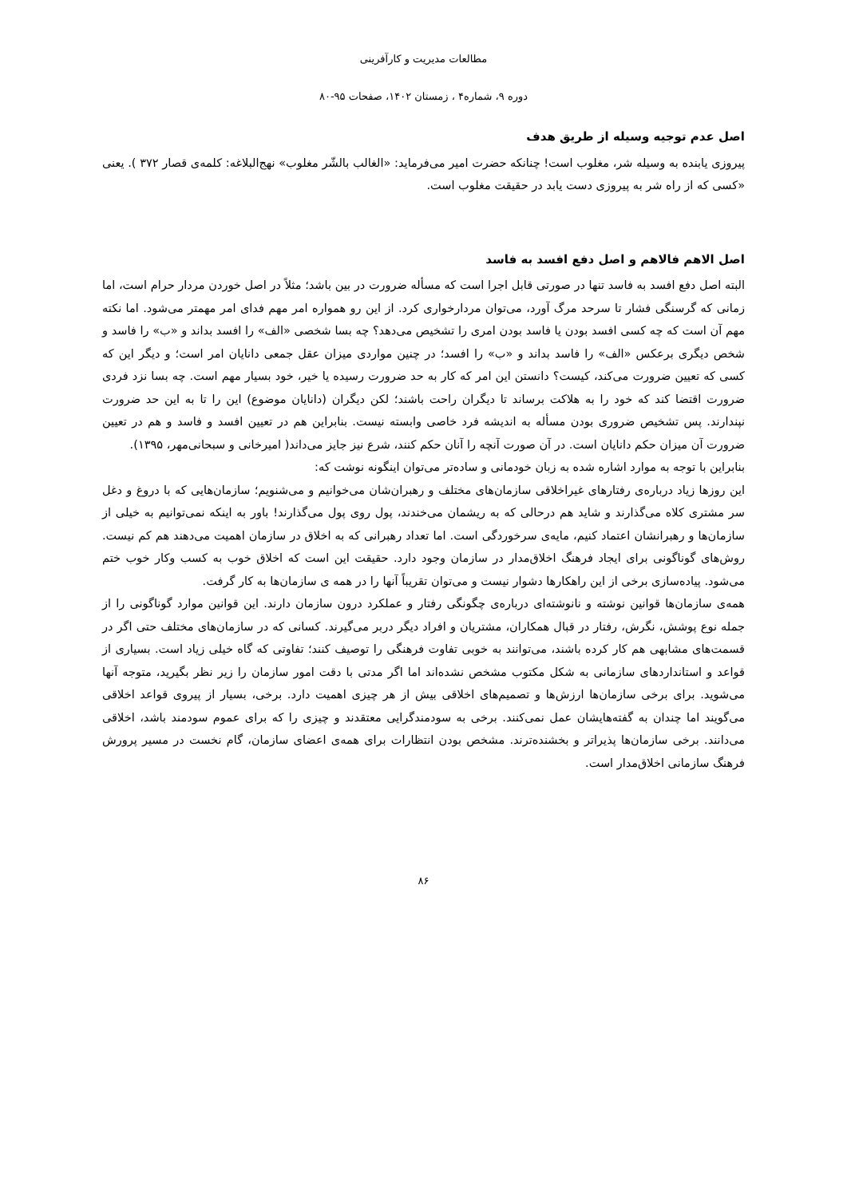مطالعات مدیریت و کارآفرینی
دوره ۹، شماره۴ ، زمستان ۱۴۰۲، صفحات ۹۵-۸۰
اصل عدم توجیه وسیله از طریق هدف
پیروزی یابنده به وسیله شر، مغلوب است! چنانکه حضرت امیر می‌فرماید: «الغالب بالشّر مغلوب» نهج‌البلاغه: کلمه‌ی قصار ۳۷۲ ). یعنی «کسی که از راه شر به پیروزی دست یابد در حقیقت مغلوب است.
اصل الاهم فالاهم و اصل دفع افسد به فاسد
البته اصل دفع افسد به فاسد تنها در صورتی قابل اجرا است که مسأله ضرورت در بین باشد؛ مثلاً در اصل خوردن مردار حرام است، اما زمانی که گرسنگی فشار تا سرحد مرگ آورد، می‌توان مردارخواری کرد. از این رو همواره امر مهم فدای امر مهمتر می‌شود. اما نکته مهم آن است که چه کسی افسد بودن یا فاسد بودن امری را تشخیص می‌دهد؟ چه بسا شخصی «الف» را افسد بداند و «ب» را فاسد و شخص دیگری برعکس «الف» را فاسد بداند و «ب» را افسد؛ در چنین مواردی میزان عقل جمعی دانایان امر است؛ و دیگر این که کسی که تعیین ضرورت می‌کند، کیست؟ دانستن این امر که کار به حد ضرورت رسیده یا خیر، خود بسیار مهم است. چه بسا نزد فردی ضرورت اقتضا کند که خود را به هلاکت برساند تا دیگران راحت باشند؛ لکن دیگران (دانایان موضوع) این را تا به این حد ضرورت نپندارند. پس تشخیص ضروری بودن مسأله به اندیشه فرد خاصی وابسته نیست. بنابراین هم در تعیین افسد و فاسد و هم در تعیین ضرورت آن میزان حکم دانایان است. در آن صورت آنچه را آنان حکم کنند، شرع نیز جایز می‌داند( امیرخانی و سبحانی‌مهر، ۱۳۹۵).
بنابراین با توجه به موارد اشاره شده به زبان خودمانی و ساده‌تر می‌توان اینگونه نوشت که:
این روزها زیاد درباره‌ی رفتارهای غیراخلاقی سازمان‌های مختلف و رهبران‌شان می‌خوانیم و می‌شنویم؛ سازمان‌هایی که با دروغ و دغل سر مشتری کلاه می‌گذارند و شاید هم درحالی که به ریشمان می‌خندند، پول روی پول می‌گذارند! باور به اینکه نمی‌توانیم به خیلی از سازمان‌ها و رهبرانشان اعتماد کنیم، مایه‌ی سرخوردگی است. اما تعداد رهبرانی که به اخلاق در سازمان اهمیت می‌دهند هم کم نیست. روش‌های گوناگونی برای ایجاد فرهنگ اخلاق‌مدار در سازمان وجود دارد. حقیقت این است که اخلاق خوب به کسب وکار خوب ختم می‌شود. پیاده‌سازی برخی از این راهکارها دشوار نیست و می‌توان تقریباً آنها را در همه ی سازمان‌ها به کار گرفت.
همه‌ی سازمان‌ها قوانین نوشته و نانوشته‌ای درباره‌ی چگونگی رفتار و عملکرد درون سازمان دارند. این قوانین موارد گوناگونی را از جمله نوع پوشش، نگرش، رفتار در قبال همکاران، مشتریان و افراد دیگر دربر می‌گیرند. کسانی که در سازمان‌های مختلف حتی اگر در قسمت‌های مشابهی هم کار کرده باشند، می‌توانند به خوبی تفاوت فرهنگی را توصیف کنند؛ تفاوتی که گاه خیلی زیاد است. بسیاری از قواعد و استانداردهای سازمانی به شکل مکتوب مشخص نشده‌اند اما اگر مدتی با دقت امور سازمان را زیر نظر بگیرید، متوجه آنها می‌شوید. برای برخی سازمان‌ها ارزش‌ها و تصمیم‌های اخلاقی بیش از هر چیزی اهمیت دارد. برخی، بسیار از پیروی قواعد اخلاقی می‌گویند اما چندان به گفته‌هایشان عمل نمی‌کنند. برخی به سودمندگرایی معتقدند و چیزی را که برای عموم سودمند باشد، اخلاقی می‌دانند. برخی سازمان‌ها پذیراتر و بخشنده‌ترند. مشخص بودن انتظارات برای همه‌ی اعضای سازمان، گام نخست در مسیر پرورش فرهنگ سازمانی اخلاق‌مدار است.
۸۶